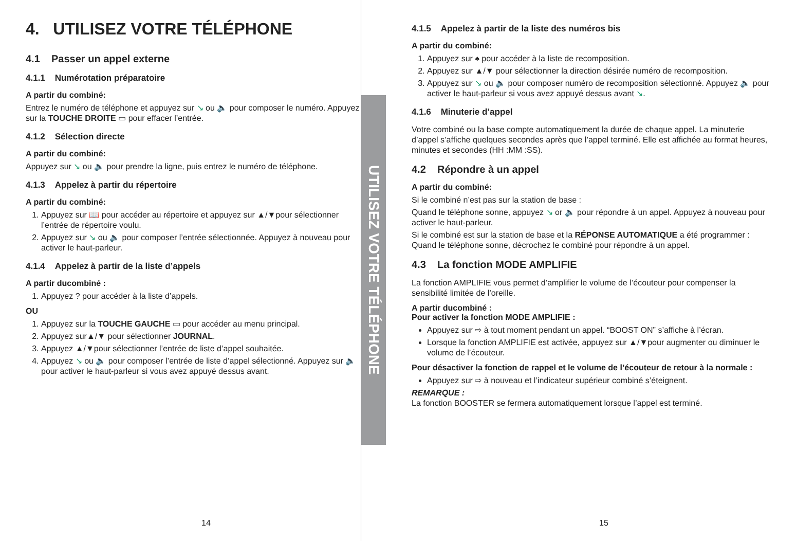4. UTILISEZ VOTRE TÉLÉPHONE
4.1 Passer un appel externe
4.1.1 Numérotation préparatoire
A partir du combiné:
Entrez le numéro de téléphone et appuyez sur ↘ ou 🔈 pour composer le numéro. Appuyez sur la TOUCHE DROITE ▭ pour effacer l’entrée.
4.1.2 Sélection directe
A partir du combiné:
Appuyez sur ↘ ou 🔈 pour prendre la ligne, puis entrez le numéro de téléphone.
4.1.3 Appelez à partir du répertoire
A partir du combiné:
1. Appuyez sur 📖 pour accéder au répertoire et appuyez sur ▲/▼pour sélectionner l’entrée de répertoire voulu.
2. Appuyez sur ↘ ou 🔈 pour composer l’entrée sélectionnée. Appuyez à nouveau pour activer le haut-parleur.
4.1.4 Appelez à partir de la liste d’appels
A partir ducombiné :
1. Appuyez ? pour accéder à la liste d’appels.
OU
1. Appuyez sur la TOUCHE GAUCHE ▭ pour accéder au menu principal.
2. Appuyez sur▲/▼ pour sélectionner JOURNAL.
3. Appuyez ▲/▼pour sélectionner l’entrée de liste d’appel souhaitée.
4. Appuyez ↘ ou 🔈 pour composer l’entrée de liste d’appel sélectionné. Appuyez sur 🔈 pour activer le haut-parleur si vous avez appuyé dessus avant.
14
UTILISEZ VOTRE TÉLÉPHONE
4.1.5 Appelez à partir de la liste des numéros bis
A partir du combiné:
1. Appuyez sur ♠ pour accéder à la liste de recomposition.
2. Appuyez sur ▲/▼ pour sélectionner la direction désirée numéro de recomposition.
3. Appuyez sur ↘ ou 🔈 pour composer numéro de recomposition sélectionné. Appuyez 🔈 pour activer le haut-parleur si vous avez appuyé dessus avant ↘.
4.1.6 Minuterie d’appel
Votre combiné ou la base compte automatiquement la durée de chaque appel. La minuterie d’appel s’affiche quelques secondes après que l’appel terminé. Elle est affichée au format heures, minutes et secondes (HH :MM :SS).
4.2 Répondre à un appel
A partir du combiné:
Si le combiné n’est pas sur la station de base :
Quand le téléphone sonne, appuyez ↘ or 🔈 pour répondre à un appel. Appuyez à nouveau pour activer le haut-parleur.
Si le combiné est sur la station de base et la RÉPONSE AUTOMATIQUE a été programmer : Quand le téléphone sonne, décrochez le combiné pour répondre à un appel.
4.3 La fonction MODE AMPLIFIE
La fonction AMPLIFIE vous permet d’amplifier le volume de l’écouteur pour compenser la sensibilité limitée de l’oreille.
A partir ducombiné :
Pour activer la fonction MODE AMPLIFIE :
Appuyez sur ⇨ à tout moment pendant un appel. “BOOST ON” s’affiche à l’écran.
Lorsque la fonction AMPLIFIE est activée, appuyez sur ▲/▼pour augmenter ou diminuer le volume de l’écouteur.
Pour désactiver la fonction de rappel et le volume de l’écouteur de retour à la normale :
Appuyez sur ⇨ à nouveau et l’indicateur supérieur combiné s’éteignent.
REMARQUE :
La fonction BOOSTER se fermera automatiquement lorsque l’appel est terminé.
15